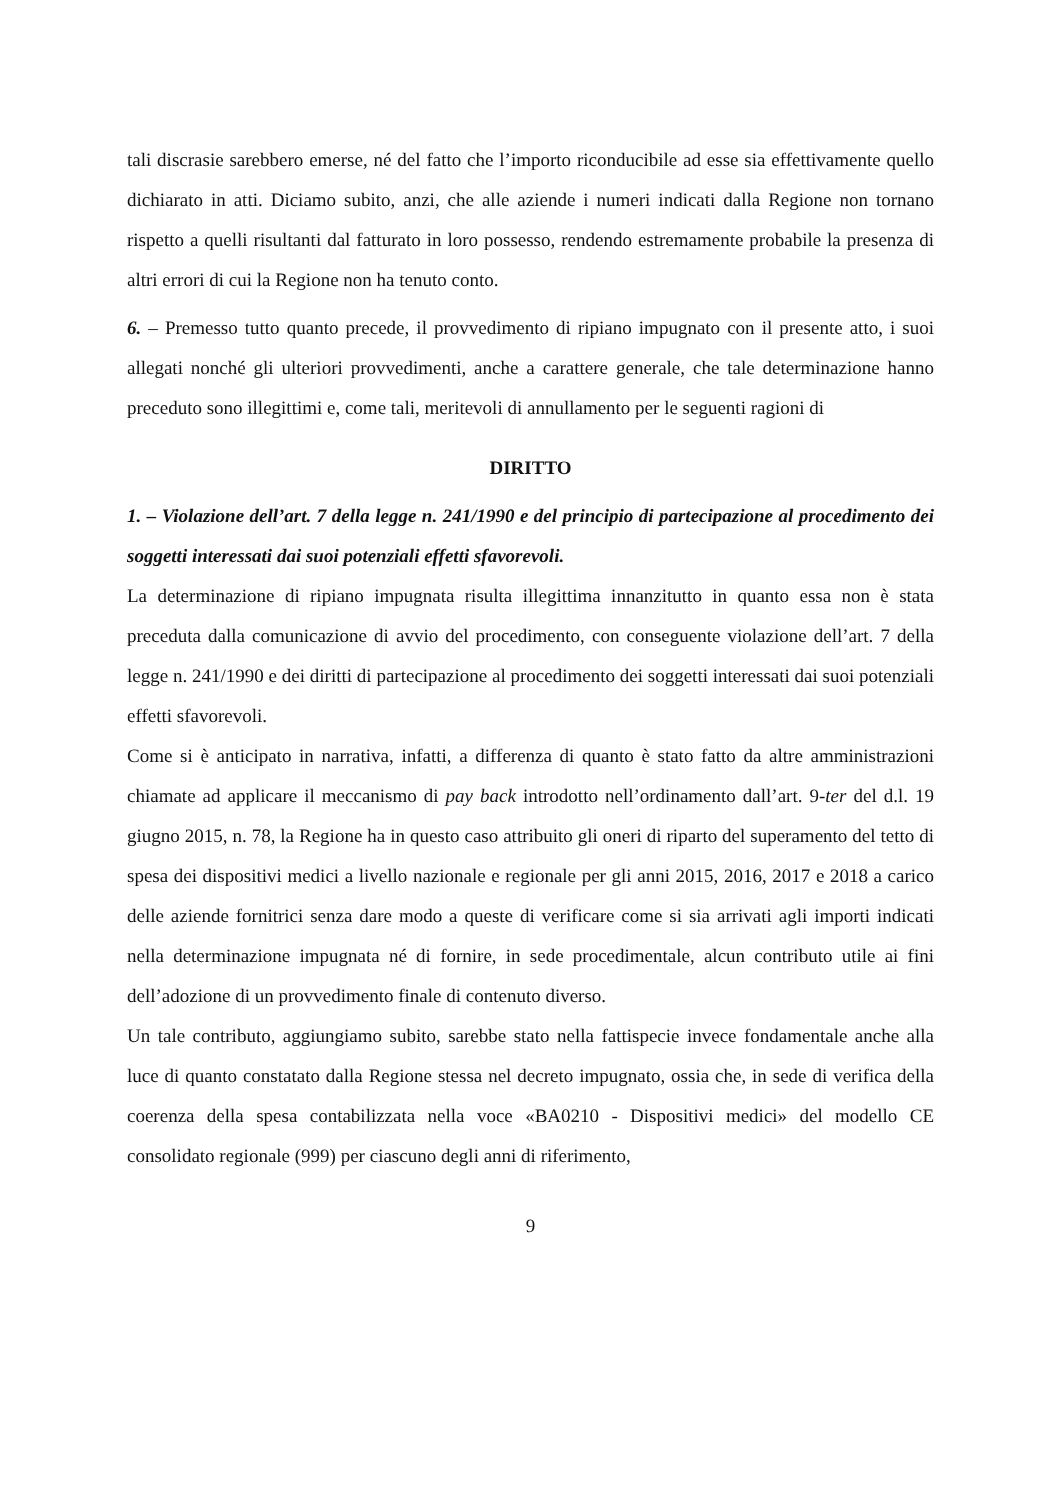tali discrasie sarebbero emerse, né del fatto che l’importo riconducibile ad esse sia effettivamente quello dichiarato in atti. Diciamo subito, anzi, che alle aziende i numeri indicati dalla Regione non tornano rispetto a quelli risultanti dal fatturato in loro possesso, rendendo estremamente probabile la presenza di altri errori di cui la Regione non ha tenuto conto.
6. – Premesso tutto quanto precede, il provvedimento di ripiano impugnato con il presente atto, i suoi allegati nonché gli ulteriori provvedimenti, anche a carattere generale, che tale determinazione hanno preceduto sono illegittimi e, come tali, meritevoli di annullamento per le seguenti ragioni di
DIRITTO
1. – Violazione dell’art. 7 della legge n. 241/1990 e del principio di partecipazione al procedimento dei soggetti interessati dai suoi potenziali effetti sfavorevoli.
La determinazione di ripiano impugnata risulta illegittima innanzitutto in quanto essa non è stata preceduta dalla comunicazione di avvio del procedimento, con conseguente violazione dell’art. 7 della legge n. 241/1990 e dei diritti di partecipazione al procedimento dei soggetti interessati dai suoi potenziali effetti sfavorevoli.
Come si è anticipato in narrativa, infatti, a differenza di quanto è stato fatto da altre amministrazioni chiamate ad applicare il meccanismo di pay back introdotto nell’ordinamento dall’art. 9-ter del d.l. 19 giugno 2015, n. 78, la Regione ha in questo caso attribuito gli oneri di riparto del superamento del tetto di spesa dei dispositivi medici a livello nazionale e regionale per gli anni 2015, 2016, 2017 e 2018 a carico delle aziende fornitrici senza dare modo a queste di verificare come si sia arrivati agli importi indicati nella determinazione impugnata né di fornire, in sede procedimentale, alcun contributo utile ai fini dell’adozione di un provvedimento finale di contenuto diverso.
Un tale contributo, aggiungiamo subito, sarebbe stato nella fattispecie invece fondamentale anche alla luce di quanto constatato dalla Regione stessa nel decreto impugnato, ossia che, in sede di verifica della coerenza della spesa contabilizzata nella voce «BA0210 - Dispositivi medici» del modello CE consolidato regionale (999) per ciascuno degli anni di riferimento,
9